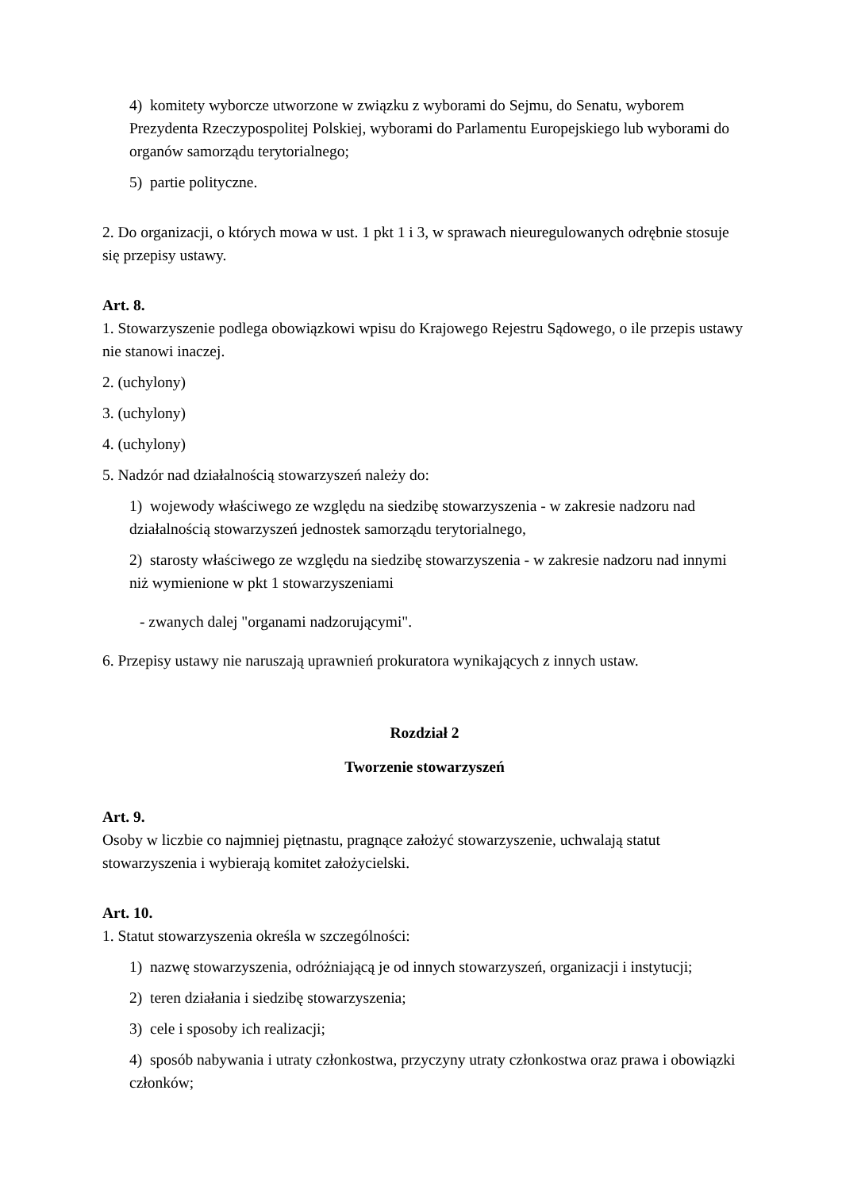4) komitety wyborcze utworzone w związku z wyborami do Sejmu, do Senatu, wyborem Prezydenta Rzeczypospolitej Polskiej, wyborami do Parlamentu Europejskiego lub wyborami do organów samorządu terytorialnego;
5) partie polityczne.
2. Do organizacji, o których mowa w ust. 1 pkt 1 i 3, w sprawach nieuregulowanych odrębnie stosuje się przepisy ustawy.
Art. 8.
1. Stowarzyszenie podlega obowiązkowi wpisu do Krajowego Rejestru Sądowego, o ile przepis ustawy nie stanowi inaczej.
2. (uchylony)
3. (uchylony)
4. (uchylony)
5. Nadzór nad działalnością stowarzyszeń należy do:
1) wojewody właściwego ze względu na siedzibę stowarzyszenia - w zakresie nadzoru nad działalnością stowarzyszeń jednostek samorządu terytorialnego,
2) starosty właściwego ze względu na siedzibę stowarzyszenia - w zakresie nadzoru nad innymi niż wymienione w pkt 1 stowarzyszeniami
- zwanych dalej "organami nadzorującymi".
6. Przepisy ustawy nie naruszają uprawnień prokuratora wynikających z innych ustaw.
Rozdział 2
Tworzenie stowarzyszeń
Art. 9.
Osoby w liczbie co najmniej piętnastu, pragnące założyć stowarzyszenie, uchwalają statut stowarzyszenia i wybierają komitet założycielski.
Art. 10.
1. Statut stowarzyszenia określa w szczególności:
1) nazwę stowarzyszenia, odróżniającą je od innych stowarzyszeń, organizacji i instytucji;
2) teren działania i siedzibę stowarzyszenia;
3) cele i sposoby ich realizacji;
4) sposób nabywania i utraty członkostwa, przyczyny utraty członkostwa oraz prawa i obowiązki członków;